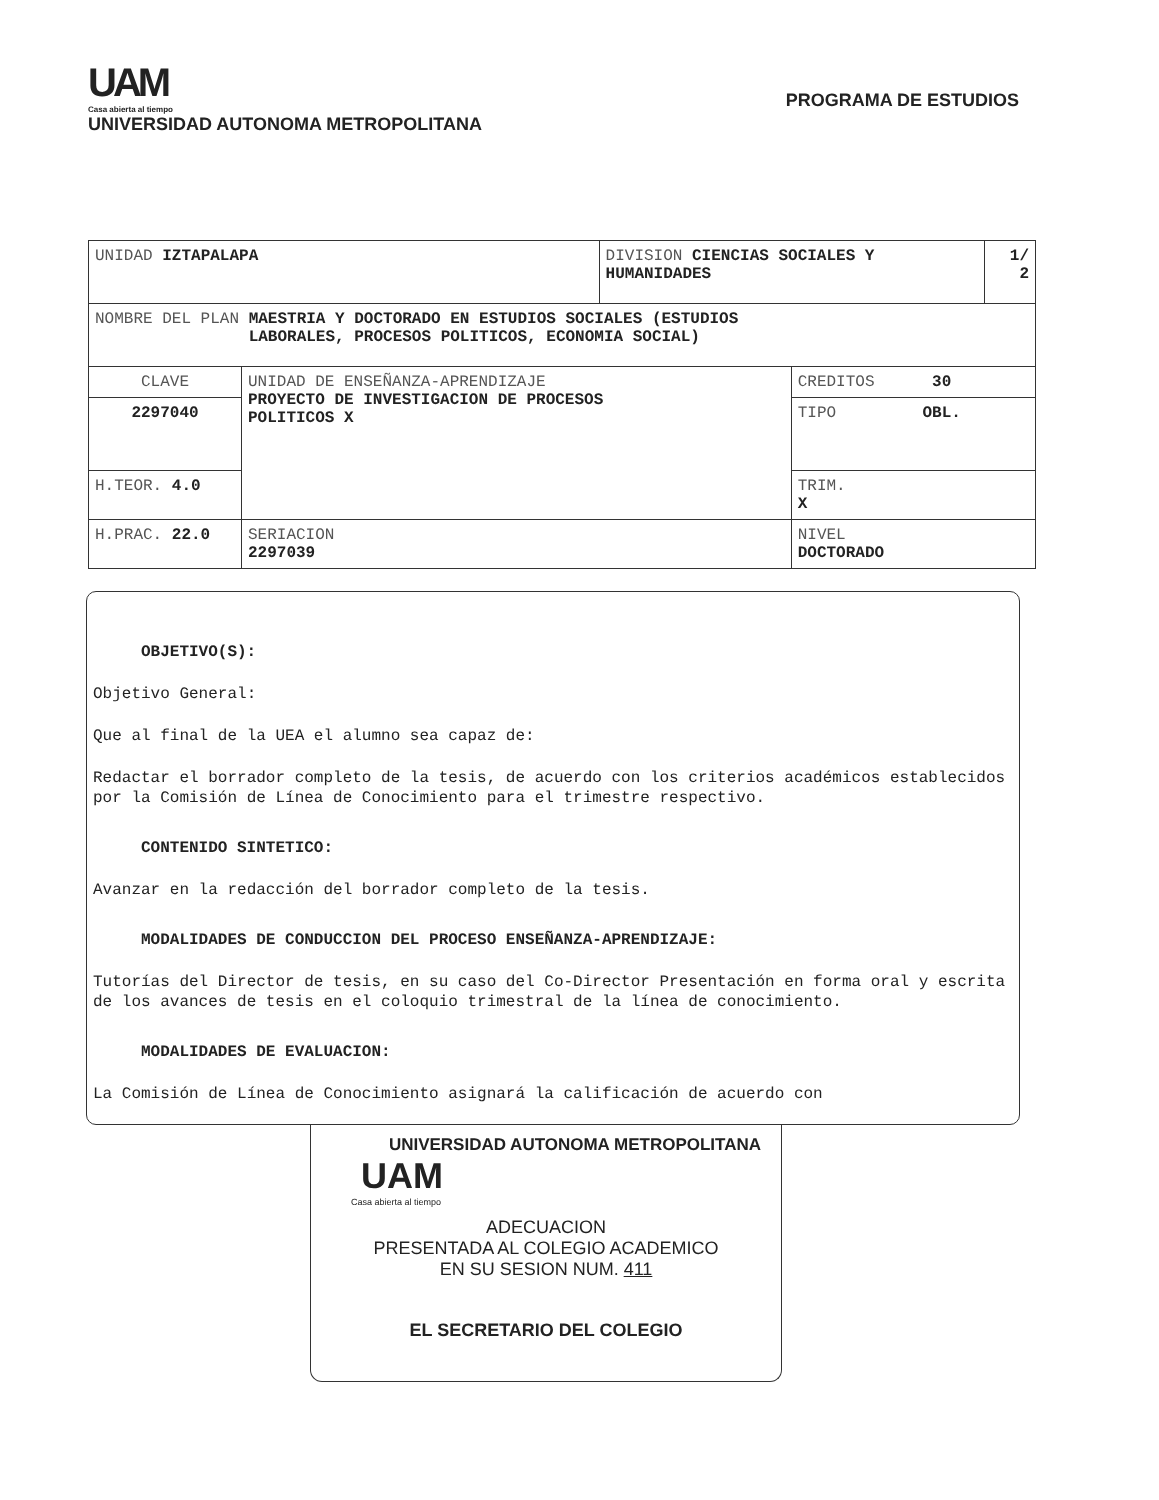UAM
Casa abierta al tiempo
UNIVERSIDAD AUTONOMA METROPOLITANA
PROGRAMA DE ESTUDIOS
| UNIDAD IZTAPALAPA | | DIVISION CIENCIAS SOCIALES Y HUMANIDADES | | 1/ 2 |
| NOMBRE DEL PLAN MAESTRIA Y DOCTORADO EN ESTUDIOS SOCIALES (ESTUDIOS LABORALES, PROCESOS POLITICOS, ECONOMIA SOCIAL) | | | | |
| CLAVE | UNIDAD DE ENSEÑANZA-APRENDIZAJE PROYECTO DE INVESTIGACION DE PROCESOS POLITICOS X | | CREDITOS 30 | |
| 2297040 | | | TIPO OBL. | |
| H.TEOR. 4.0 | | | TRIM. X | |
| H.PRAC. 22.0 | SERIACION 2297039 | | NIVEL DOCTORADO | |
OBJETIVO(S):
Objetivo General:
Que al final de la UEA el alumno sea capaz de:
Redactar el borrador completo de la tesis, de acuerdo con los criterios académicos establecidos por la Comisión de Línea de Conocimiento para el trimestre respectivo.
CONTENIDO SINTETICO:
Avanzar en la redacción del borrador completo de la tesis.
MODALIDADES DE CONDUCCION DEL PROCESO ENSEÑANZA-APRENDIZAJE:
Tutorías del Director de tesis, en su caso del Co-Director Presentación en forma oral y escrita de los avances de tesis en el coloquio trimestral de la línea de conocimiento.
MODALIDADES DE EVALUACION:
La Comisión de Línea de Conocimiento asignará la calificación de acuerdo con
UNIVERSIDAD AUTONOMA METROPOLITANA
UAM
Casa abierta al tiempo
ADECUACION
PRESENTADA AL COLEGIO ACADEMICO
EN SU SESION NUM. 411
EL SECRETARIO DEL COLEGIO